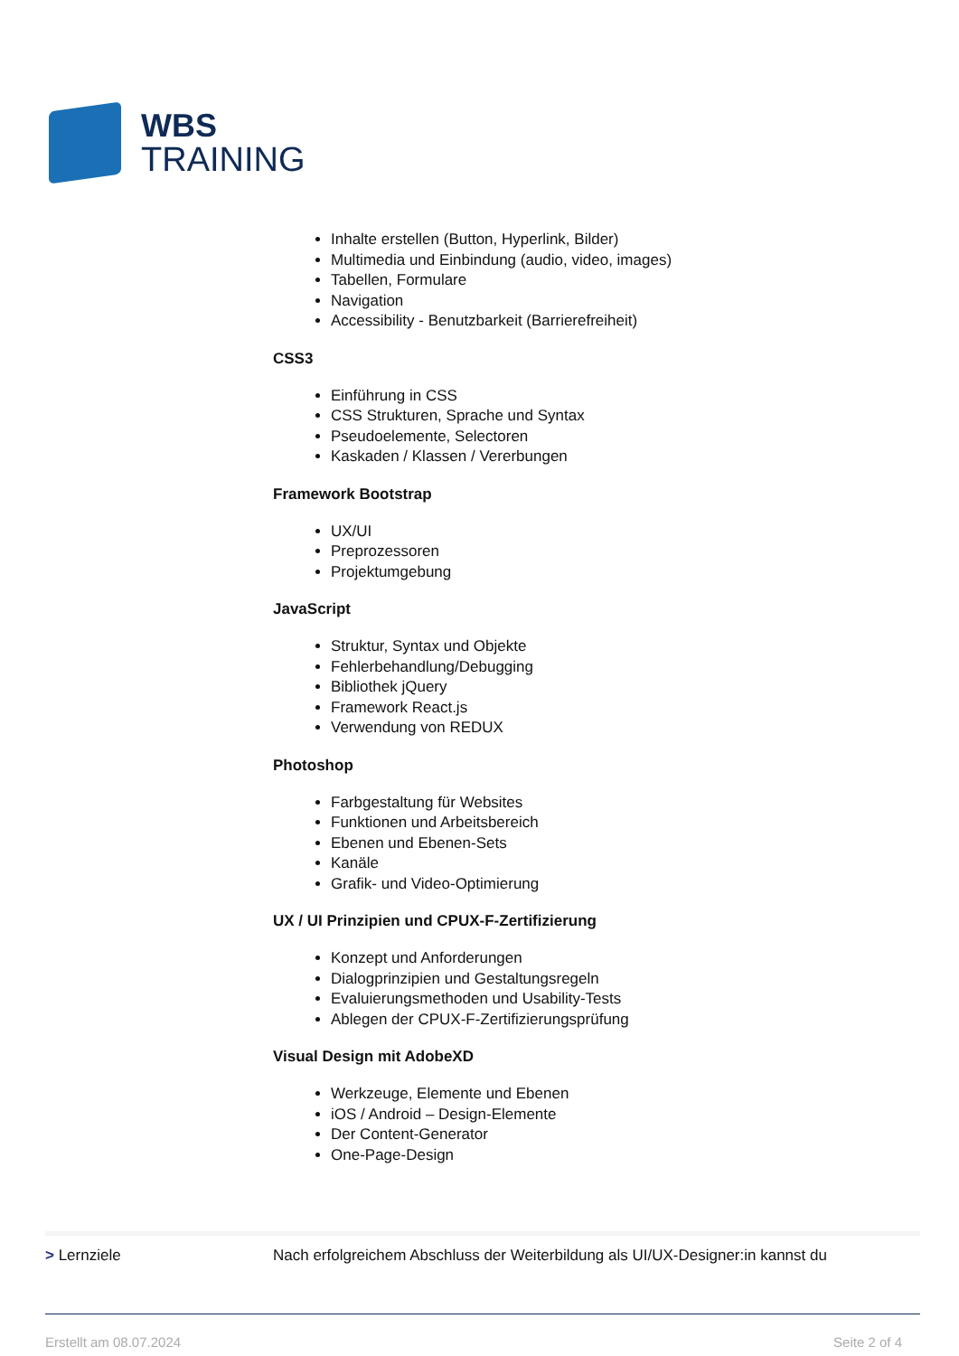WBS
TRAINING
Inhalte erstellen (Button, Hyperlink, Bilder)
Multimedia und Einbindung (audio, video, images)
Tabellen, Formulare
Navigation
Accessibility - Benutzbarkeit (Barrierefreiheit)
CSS3
Einführung in CSS
CSS Strukturen, Sprache und Syntax
Pseudoelemente, Selectoren
Kaskaden / Klassen / Vererbungen
Framework Bootstrap
UX/UI
Preprozessoren
Projektumgebung
JavaScript
Struktur, Syntax und Objekte
Fehlerbehandlung/Debugging
Bibliothek jQuery
Framework React.js
Verwendung von REDUX
Photoshop
Farbgestaltung für Websites
Funktionen und Arbeitsbereich
Ebenen und Ebenen-Sets
Kanäle
Grafik- und Video-Optimierung
UX / UI Prinzipien und CPUX-F-Zertifizierung
Konzept und Anforderungen
Dialogprinzipien und Gestaltungsregeln
Evaluierungsmethoden und Usability-Tests
Ablegen der CPUX-F-Zertifizierungsprüfung
Visual Design mit AdobeXD
Werkzeuge, Elemente und Ebenen
iOS / Android – Design-Elemente
Der Content-Generator
One-Page-Design
> Lernziele Nach erfolgreichem Abschluss der Weiterbildung als UI/UX-Designer:in kannst du
Erstellt am 08.07.2024 Seite 2 of 4